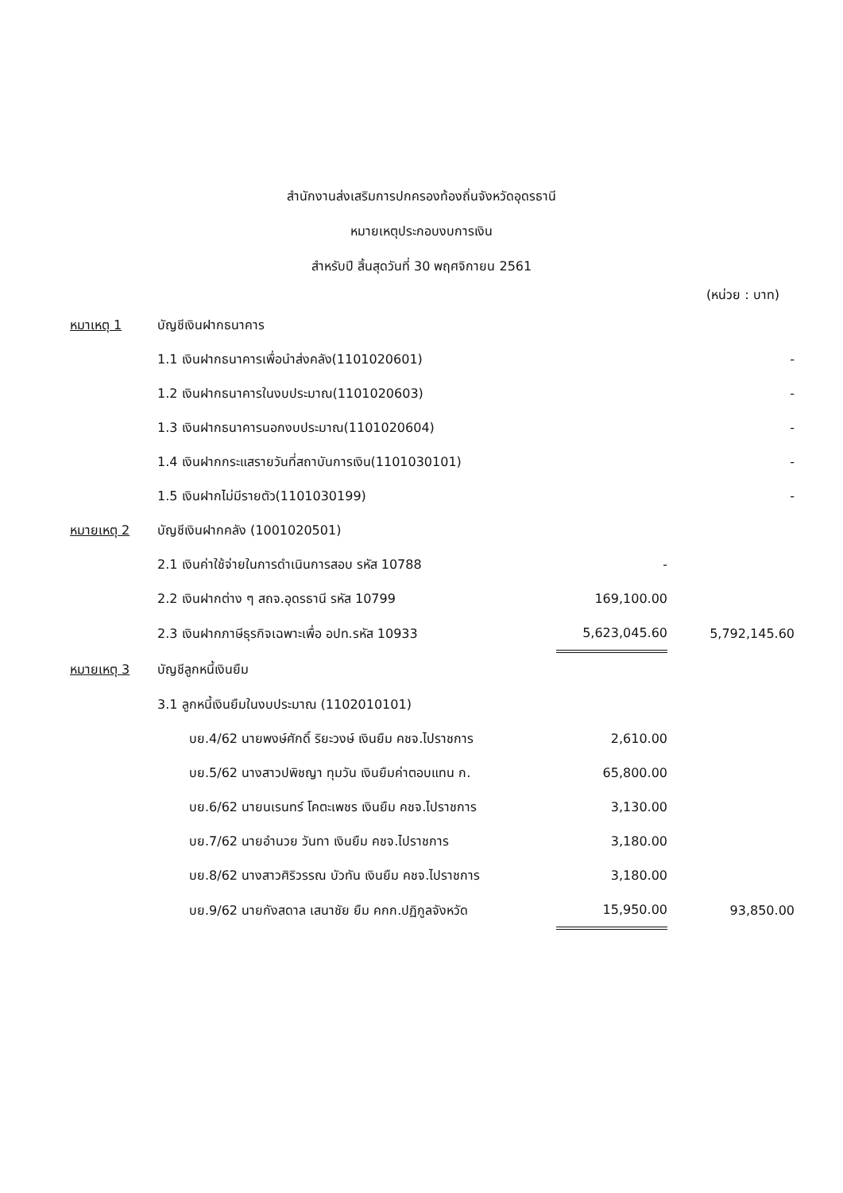สำนักงานส่งเสริมการปกครองท้องถิ่นจังหวัดอุดรธานี
หมายเหตุประกอบงบการเงิน
สำหรับปี สิ้นสุดวันที่ 30 พฤศจิกายน 2561
(หน่วย : บาท)
| หมาเหตุ 1 | บัญชีเงินฝากธนาคาร | | |
| | 1.1 เงินฝากธนาคารเพื่อนำส่งคลัง(1101020601) | | - |
| | 1.2 เงินฝากธนาคารในงบประมาณ(1101020603) | | - |
| | 1.3 เงินฝากธนาคารนอกงบประมาณ(1101020604) | | - |
| | 1.4 เงินฝากกระแสรายวันที่สถาบันการเงิน(1101030101) | | - |
| | 1.5 เงินฝากไม่มีรายตัว(1101030199) | | - |
| หมายเหตุ 2 | บัญชีเงินฝากคลัง (1001020501) | | |
| | 2.1 เงินค่าใช้จ่ายในการดำเนินการสอบ รหัส 10788 | - | |
| | 2.2 เงินฝากต่าง ๆ สถจ.อุดรธานี รหัส 10799 | 169,100.00 | |
| | 2.3 เงินฝากภาษีธุรกิจเฉพาะเพื่อ อปท.รหัส 10933 | 5,623,045.60 | 5,792,145.60 |
| หมายเหตุ 3 | บัญชีลูกหนี้เงินยืม | | |
| | 3.1 ลูกหนี้เงินยืมในงบประมาณ (1102010101) | | |
| | บย.4/62 นายพงษ์ศักดิ์ ริยะวงษ์ เงินยืม คชจ.ไปราชการ | 2,610.00 | |
| | บย.5/62 นางสาวปพิชญา ทุมวัน เงินยืมค่าตอบแทน ก. | 65,800.00 | |
| | บย.6/62 นายนเรนทร์ โคตะเพชร เงินยืม คชจ.ไปราชการ | 3,130.00 | |
| | บย.7/62 นายอำนวย วันทา เงินยืม คชจ.ไปราชการ | 3,180.00 | |
| | บย.8/62 นางสาวศิริวรรณ บัวทัน เงินยืม คชจ.ไปราชการ | 3,180.00 | |
| | บย.9/62 นายกังสดาล เสนาชัย ยืม คกก.ปฏิกูลจังหวัด | 15,950.00 | 93,850.00 |